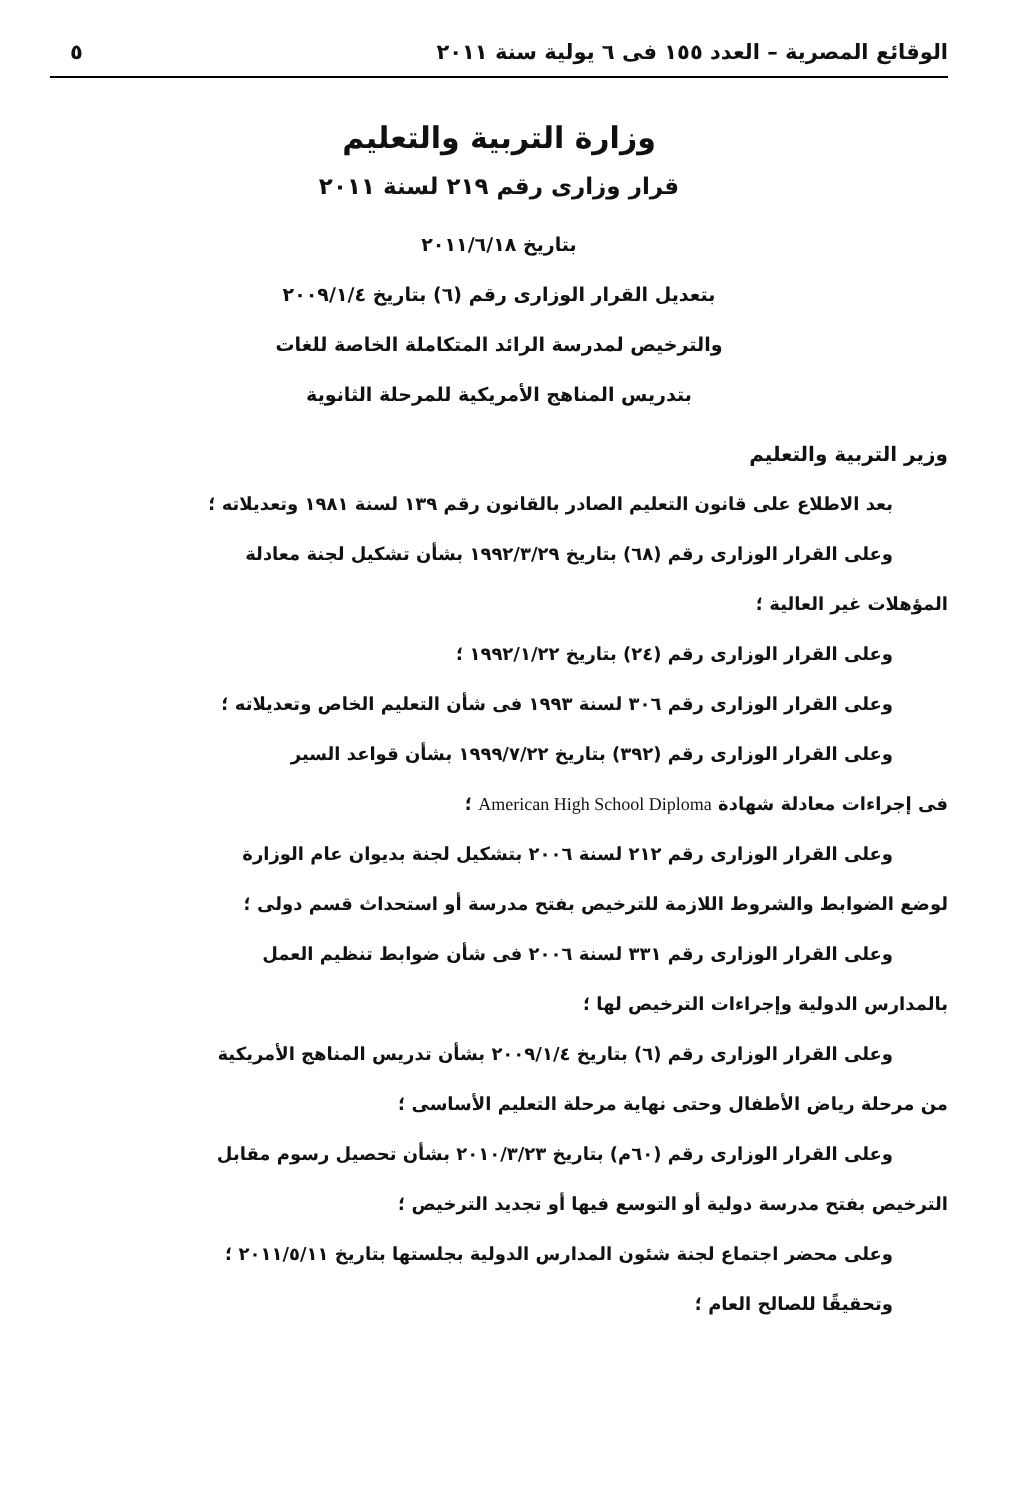الوقائع المصرية – العدد ١٥٥ فى ٦ يولية سنة ٢٠١١ ٥
وزارة التربية والتعليم
قرار وزارى رقم ٢١٩ لسنة ٢٠١١
بتاريخ ٢٠١١/٦/١٨
بتعديل القرار الوزارى رقم (٦) بتاريخ ٢٠٠٩/١/٤
والترخيص لمدرسة الرائد المتكاملة الخاصة للغات
بتدريس المناهج الأمريكية للمرحلة الثانوية
وزير التربية والتعليم
بعد الاطلاع على قانون التعليم الصادر بالقانون رقم ١٣٩ لسنة ١٩٨١ وتعديلاته ؛
وعلى القرار الوزارى رقم (٦٨) بتاريخ ١٩٩٢/٣/٢٩ بشأن تشكيل لجنة معادلة
المؤهلات غير العالية ؛
وعلى القرار الوزارى رقم (٢٤) بتاريخ ١٩٩٢/١/٢٢ ؛
وعلى القرار الوزارى رقم ٣٠٦ لسنة ١٩٩٣ فى شأن التعليم الخاص وتعديلاته ؛
وعلى القرار الوزارى رقم (٣٩٢) بتاريخ ١٩٩٩/٧/٢٢ بشأن قواعد السير
فى إجراءات معادلة شهادة American High School Diploma ؛
وعلى القرار الوزارى رقم ٢١٢ لسنة ٢٠٠٦ بتشكيل لجنة بديوان عام الوزارة
لوضع الضوابط والشروط اللازمة للترخيص بفتح مدرسة أو استحداث قسم دولى ؛
وعلى القرار الوزارى رقم ٣٣١ لسنة ٢٠٠٦ فى شأن ضوابط تنظيم العمل
بالمدارس الدولية وإجراءات الترخيص لها ؛
وعلى القرار الوزارى رقم (٦) بتاريخ ٢٠٠٩/١/٤ بشأن تدريس المناهج الأمريكية
من مرحلة رياض الأطفال وحتى نهاية مرحلة التعليم الأساسى ؛
وعلى القرار الوزارى رقم (٦٠م) بتاريخ ٢٠١٠/٣/٢٣ بشأن تحصيل رسوم مقابل
الترخيص بفتح مدرسة دولية أو التوسع فيها أو تجديد الترخيص ؛
وعلى محضر اجتماع لجنة شئون المدارس الدولية بجلستها بتاريخ ٢٠١١/٥/١١ ؛
وتحقيقًا للصالح العام ؛